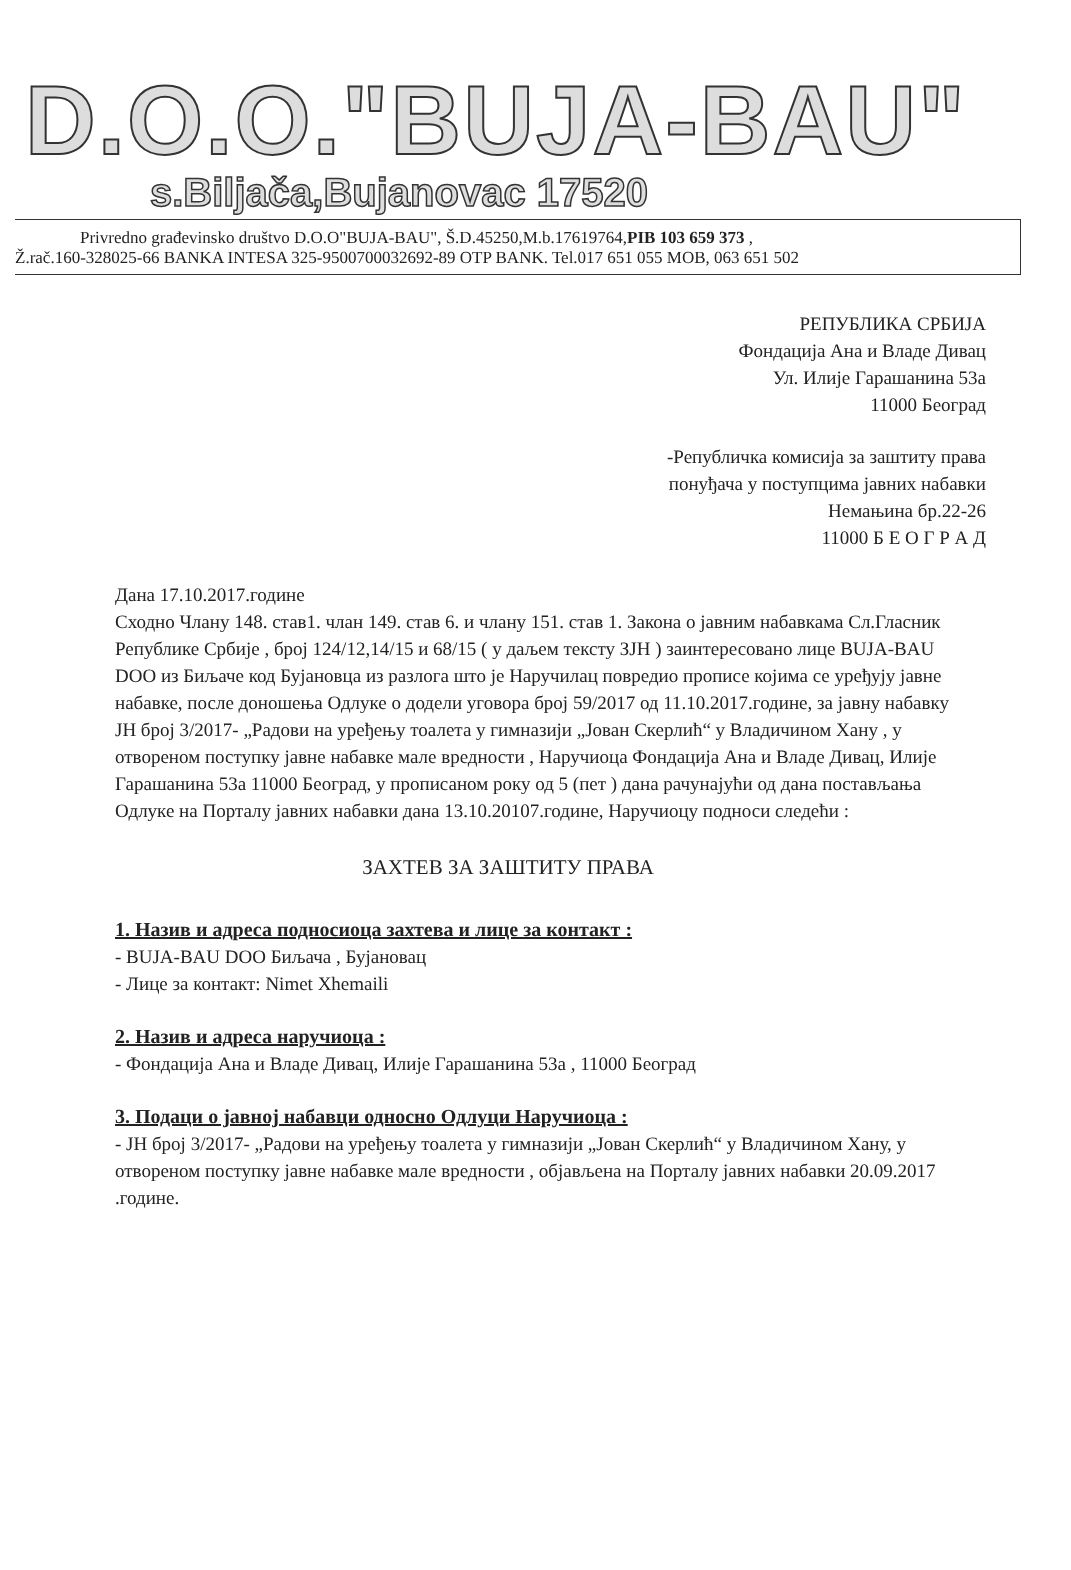D.O.O."BUJA-BAU"
s.Biljača,Bujanovac 17520
Privredno građevinsko društvo D.O.O"BUJA-BAU", Š.D.45250,M.b.17619764,PIB 103 659 373 ,
Ž.rač.160-328025-66 BANKA INTESA 325-9500700032692-89 OTP BANK. Tel.017 651 055 MOB, 063 651 502
РЕПУБЛИКА СРБИЈА
Фондација Ана и Владе Дивац
Ул. Илије Гарашанина 53а
11000 Београд
-Републичка комисија за заштиту права
понуђача у поступцима јавних набавки
Немањина бр.22-26
11000 Б Е О Г Р А Д
Дана 17.10.2017.године
Сходно Члану 148. став1. члан 149. став 6. и члану 151. став 1. Закона о јавним набавкама Сл.Гласник Републике Србије , број 124/12,14/15 и 68/15 ( у даљем тексту ЗЈН ) заинтересовано лице BUJA-BAU DOO из Биљаче код Бујановца из разлога што је Наручилац повредио прописе којима се уређују јавне набавке, после доношења Одлуке о додели уговора број 59/2017 од 11.10.2017.године, за јавну набавку ЈН број 3/2017- „Радови на уређењу тоалета у гимназији „Јован Скерлић“ у Владичином Хану , у отвореном поступку јавне набавке мале вредности , Наручиоца Фондација Ана и Владе Дивац, Илије Гарашанина 53а 11000 Београд, у прописаном року од 5 (пет ) дана рачунајући од дана постављања Одлуке на Порталу јавних набавки дана 13.10.20107.године, Наручиоцу подноси следећи :
ЗАХТЕВ ЗА ЗАШТИТУ ПРАВА
1. Назив и адреса подносиоца захтева и лице за контакт :
- BUJA-BAU DOO Биљача , Бујановац
- Лице за контакт: Nimet Xhemaili
2. Назив и адреса наручиоца :
- Фондација Ана и Владе Дивац, Илије Гарашанина 53а , 11000 Београд
3. Подаци о јавној набавци односно Одлуци Наручиоца :
- ЈН број 3/2017- „Радови на уређењу тоалета у гимназији „Јован Скерлић“ у Владичином Хану, у отвореном поступку јавне набавке мале вредности , објављена на Порталу јавних набавки 20.09.2017 .године.